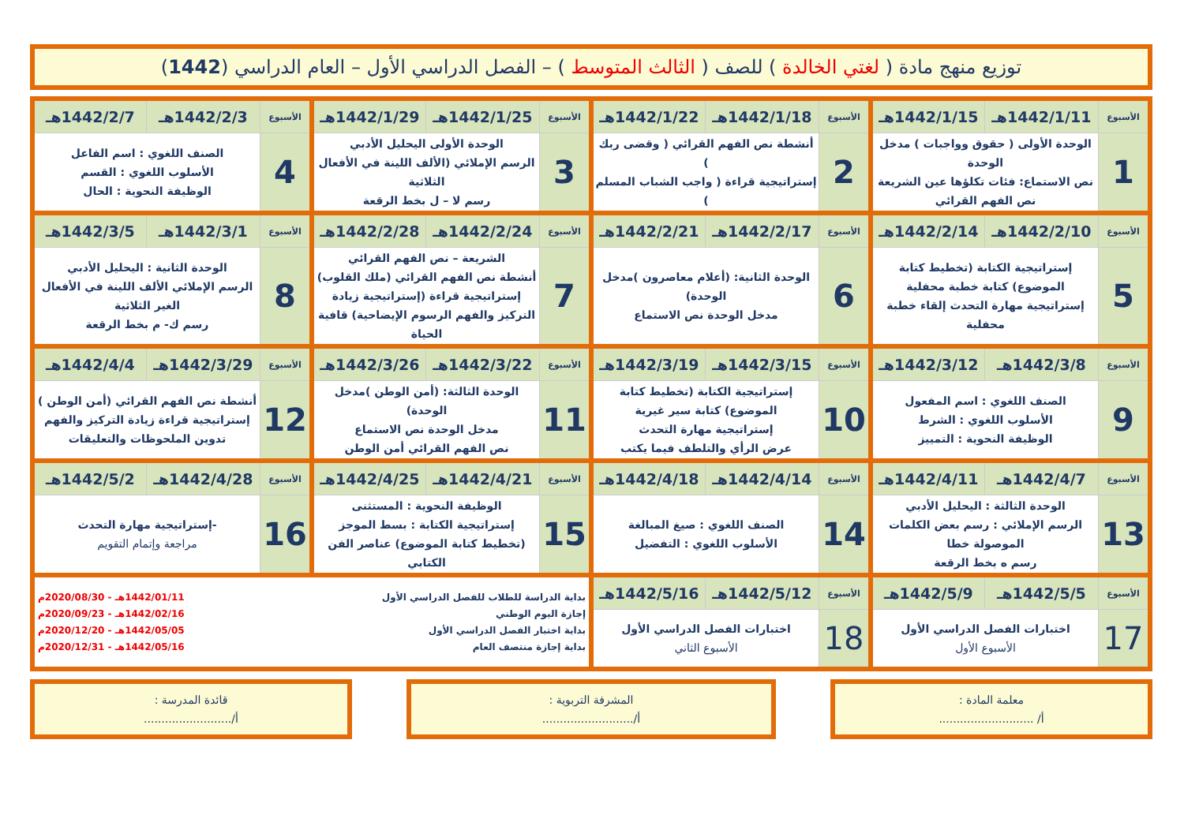توزيع منهج مادة ( لغتي الخالدة ) للصف ( الثالث المتوسط ) – الفصل الدراسي الأول – العام الدراسي (1442)
| الأسبوع | 1442/1/11هـ | 1442/1/15هـ | الأسبوع | 1442/1/18هـ | 1442/1/22هـ | الأسبوع | 1442/1/25هـ | 1442/1/29هـ | الأسبوع | 1442/2/3هـ | 1442/2/7هـ |
| 1 | الوحدة الأولى ( حقوق وواجبات ) مدخل الوحدة نص الاستماع: فئات تكلؤها عين الشريعة نص الفهم القرائي | | 2 | أنشطة نص الفهم القرائي ( وقضى ربك ) إستراتيجية قراءة ( واجب الشباب المسلم ) | | 3 | الوحدة الأولى اليحليل الأدبي الرسم الإملائي (الألف اللينة في الأفعال الثلاثية رسم لا – ل بخط الرقعة | | 4 | الصنف اللغوي : اسم الفاعل الأسلوب اللغوي : القسم الوظيفة النحوية : الحال | |
| الأسبوع | 1442/2/10هـ | 1442/2/14هـ | الأسبوع | 1442/2/17هـ | 1442/2/21هـ | الأسبوع | 1442/2/24هـ | 1442/2/28هـ | الأسبوع | 1442/3/1هـ | 1442/3/5هـ |
| 5 | إستراتيجية الكتابة (تخطيط كتابة الموضوع) كتابة خطبة محفلية إستراتيجية مهارة التحدث إلقاء خطبة محفلية | | 6 | الوحدة الثانية: (أعلام معاصرون )مدخل الوحدة) مدخل الوحدة نص الاستماع | | 7 | الشريعة – نص الفهم القرائي أنشطة نص الفهم القرائي (ملك القلوب) إستراتيجية قراءة (إستراتيجية زيادة التركيز والفهم الرسوم الإيضاحية) قافية الحياة | | 8 | الوحدة الثانية : اليحليل الأدبي الرسم الإملائي الألف اللينة في الأفعال الغير الثلاثية رسم ك- م بخط الرقعة | |
| الأسبوع | 1442/3/8هـ | 1442/3/12هـ | الأسبوع | 1442/3/15هـ | 1442/3/19هـ | الأسبوع | 1442/3/22هـ | 1442/3/26هـ | الأسبوع | 1442/3/29هـ | 1442/4/4هـ |
| 9 | الصنف اللغوي : اسم المفعول الأسلوب اللغوي : الشرط الوظيفة النحوية : التمييز | | 10 | إستراتيجية الكتابة (تخطيط كتابة الموضوع) كتابة سير غيرية إستراتيجية مهارة التحدث عرض الرأي والتلطف فيما يكتب | | 11 | الوحدة الثالثة: (أمن الوطن )مدخل الوحدة) مدخل الوحدة نص الاستماع نص الفهم القرائي أمن الوطن | | 12 | أنشطة نص الفهم القرائي (أمن الوطن ) إستراتيجية قراءة زيادة التركيز والفهم تدوين الملحوظات والتعليقات | |
| الأسبوع | 1442/4/7هـ | 1442/4/11هـ | الأسبوع | 1442/4/14هـ | 1442/4/18هـ | الأسبوع | 1442/4/21هـ | 1442/4/25هـ | الأسبوع | 1442/4/28هـ | 1442/5/2هـ |
| 13 | الوحدة الثالثة : اليحليل الأدبي الرسم الإملائي : رسم بعض الكلمات الموصولة خطا رسم ه بخط الرقعة | | 14 | الصنف اللغوي : صيغ المبالغة الأسلوب اللغوي : التفضيل | | 15 | الوظيفة النحوية : المستثنى إستراتيجية الكتابة : بسط الموجز (تخطيط كتابة الموضوع) عناصر الفن الكتابي | | 16 | -إستراتيجية مهارة التحدث مراجعة وإتمام التقويم | |
| الأسبوع | 1442/5/5هـ | 1442/5/9هـ | الأسبوع | 1442/5/12هـ | 1442/5/16هـ | بداية الدراسة للطلاب للفصل الدراسي الأول 1442/01/11هـ - 2020/08/30م إجازة اليوم الوطني 1442/02/16هـ - 2020/09/23م بداية اختبار الفصل الدراسي الأول 1442/05/05هـ - 2020/12/20م بداية إجازة منتصف العام 1442/05/16هـ - 2020/12/31م | | | | | |
| 17 | اختبارات الفصل الدراسي الأول الأسبوع الأول | | 18 | اختبارات الفصل الدراسي الأول الأسبوع الثاني | | | | | | | |
معلمة المادة :
أ/ ...........................
المشرفة التربوية :
أ/..........................
قائدة المدرسة :
أ/.........................